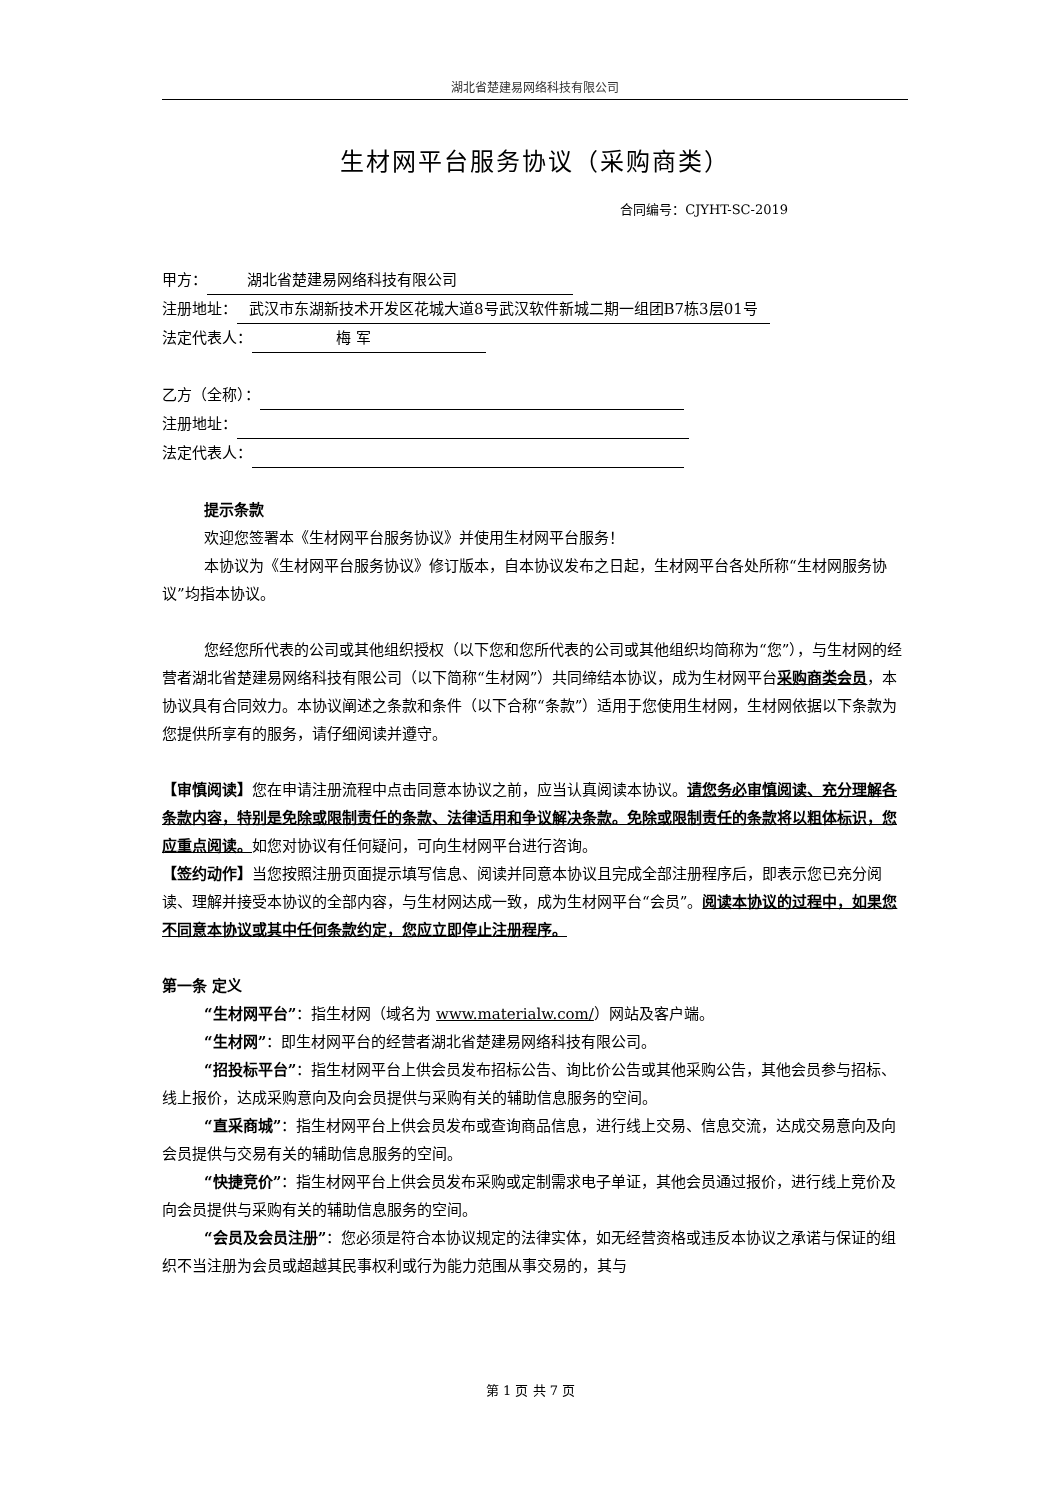湖北省楚建易网络科技有限公司
生材网平台服务协议（采购商类）
合同编号：CJYHT-SC-2019
甲方： 湖北省楚建易网络科技有限公司
注册地址： 武汉市东湖新技术开发区花城大道8号武汉软件新城二期一组团B7栋3层01号
法定代表人： 梅 军
乙方（全称）：
注册地址：
法定代表人：
提示条款
欢迎您签署本《生材网平台服务协议》并使用生材网平台服务！
本协议为《生材网平台服务协议》修订版本，自本协议发布之日起，生材网平台各处所称“生材网服务协议”均指本协议。
您经您所代表的公司或其他组织授权（以下您和您所代表的公司或其他组织均简称为“您”），与生材网的经营者湖北省楚建易网络科技有限公司（以下简称“生材网”）共同缔结本协议，成为生材网平台采购商类会员，本协议具有合同效力。本协议阐述之条款和条件（以下合称“条款”）适用于您使用生材网，生材网依据以下条款为您提供所享有的服务，请仔细阅读并遵守。
【审慎阅读】您在申请注册流程中点击同意本协议之前，应当认真阅读本协议。请您务必审慎阅读、充分理解各条款内容，特别是免除或限制责任的条款、法律适用和争议解决条款。免除或限制责任的条款将以粗体标识，您应重点阅读。如您对协议有任何疑问，可向生材网平台进行咨询。
【签约动作】当您按照注册页面提示填写信息、阅读并同意本协议且完成全部注册程序后，即表示您已充分阅读、理解并接受本协议的全部内容，与生材网达成一致，成为生材网平台“会员”。阅读本协议的过程中，如果您不同意本协议或其中任何条款约定，您应立即停止注册程序。
第一条 定义
“生材网平台”：指生材网（域名为 www.materialw.com/）网站及客户端。
“生材网”：即生材网平台的经营者湖北省楚建易网络科技有限公司。
“招投标平台”：指生材网平台上供会员发布招标公告、询比价公告或其他采购公告，其他会员参与招标、线上报价，达成采购意向及向会员提供与采购有关的辅助信息服务的空间。
“直采商城”：指生材网平台上供会员发布或查询商品信息，进行线上交易、信息交流，达成交易意向及向会员提供与交易有关的辅助信息服务的空间。
“快捷竞价”：指生材网平台上供会员发布采购或定制需求电子单证，其他会员通过报价，进行线上竞价及向会员提供与采购有关的辅助信息服务的空间。
“会员及会员注册”：您必须是符合本协议规定的法律实体，如无经营资格或违反本协议之承诺与保证的组织不当注册为会员或超越其民事权利或行为能力范围从事交易的，其与
第 1 页 共 7 页